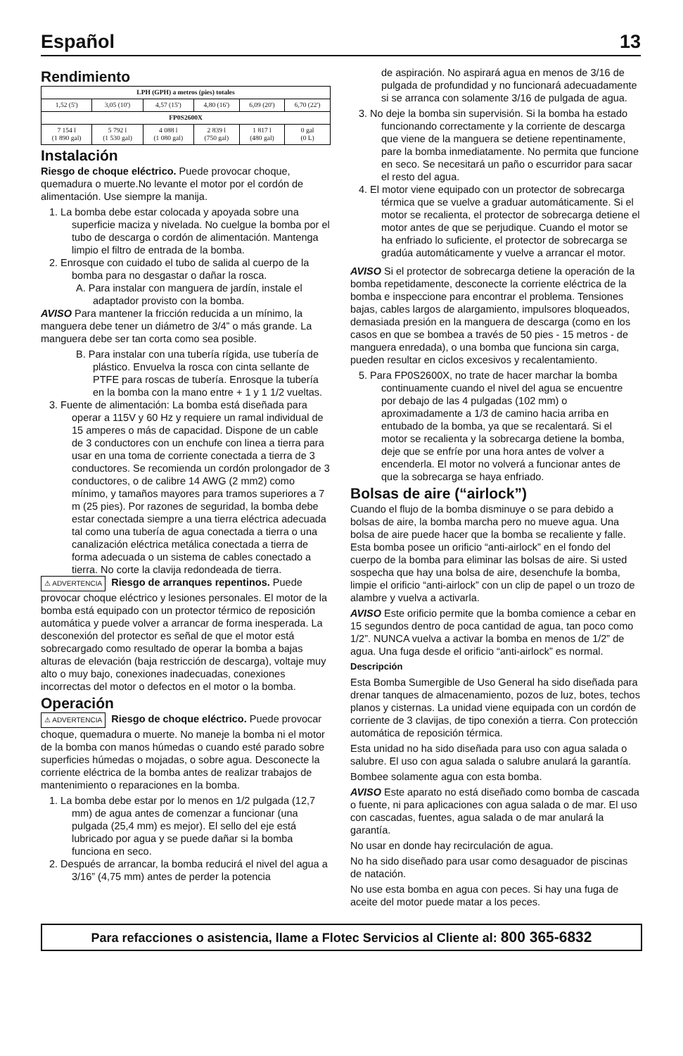Español 13
Rendimiento
| LPH (GPH) a metros (pies) totales | | | | | |
| --- | --- | --- | --- | --- | --- |
| 1,52 (5') | 3,05 (10') | 4,57 (15') | 4,80 (16') | 6,09 (20') | 6,70 (22') |
| FP0S2600X | | | | | |
| 7 154 l (1 890 gal) | 5 792 l (1 530 gal) | 4 088 l (1 080 gal) | 2 839 l (750 gal) | 1 817 l (480 gal) | 0 gal (0 L) |
Instalación
Riesgo de choque eléctrico. Puede provocar choque, quemadura o muerte.No levante el motor por el cordón de alimentación. Use siempre la manija.
1. La bomba debe estar colocada y apoyada sobre una superficie maciza y nivelada. No cuelgue la bomba por el tubo de descarga o cordón de alimentación. Mantenga limpio el filtro de entrada de la bomba.
2. Enrosque con cuidado el tubo de salida al cuerpo de la bomba para no desgastar o dañar la rosca.
A. Para instalar con manguera de jardín, instale el adaptador provisto con la bomba.
AVISO Para mantener la fricción reducida a un mínimo, la manguera debe tener un diámetro de 3/4” o más grande. La manguera debe ser tan corta como sea posible.
B. Para instalar con una tubería rígida, use tubería de plástico. Envuelva la rosca con cinta sellante de PTFE para roscas de tubería. Enrosque la tubería en la bomba con la mano entre + 1 y 1 1/2 vueltas.
3. Fuente de alimentación: La bomba está diseñada para operar a 115V y 60 Hz y requiere un ramal individual de 15 amperes o más de capacidad. Dispone de un cable de 3 conductores con un enchufe con linea a tierra para usar en una toma de corriente conectada a tierra de 3 conductores. Se recomienda un cordón prolongador de 3 conductores, o de calibre 14 AWG (2 mm2) como mínimo, y tamaños mayores para tramos superiores a 7 m (25 pies). Por razones de seguridad, la bomba debe estar conectada siempre a una tierra eléctrica adecuada tal como una tubería de agua conectada a tierra o una canalización eléctrica metálica conectada a tierra de forma adecuada o un sistema de cables conectado a tierra. No corte la clavija redondeada de tierra.
⚠ ADVERTENCIA Riesgo de arranques repentinos. Puede provocar choque eléctrico y lesiones personales. El motor de la bomba está equipado con un protector térmico de reposición automática y puede volver a arrancar de forma inesperada. La desconexión del protector es señal de que el motor está sobrecargado como resultado de operar la bomba a bajas alturas de elevación (baja restricción de descarga), voltaje muy alto o muy bajo, conexiones inadecuadas, conexiones incorrectas del motor o defectos en el motor o la bomba.
Operación
⚠ ADVERTENCIA Riesgo de choque eléctrico. Puede provocar choque, quemadura o muerte. No maneje la bomba ni el motor de la bomba con manos húmedas o cuando esté parado sobre superficies húmedas o mojadas, o sobre agua. Desconecte la corriente eléctrica de la bomba antes de realizar trabajos de mantenimiento o reparaciones en la bomba.
1. La bomba debe estar por lo menos en 1/2 pulgada (12,7 mm) de agua antes de comenzar a funcionar (una pulgada (25,4 mm) es mejor). El sello del eje está lubricado por agua y se puede dañar si la bomba funciona en seco.
2. Después de arrancar, la bomba reducirá el nivel del agua a 3/16” (4,75 mm) antes de perder la potencia
de aspiración. No aspirará agua en menos de 3/16 de pulgada de profundidad y no funcionará adecuadamente si se arranca con solamente 3/16 de pulgada de agua.
3. No deje la bomba sin supervisión. Si la bomba ha estado funcionando correctamente y la corriente de descarga que viene de la manguera se detiene repentinamente, pare la bomba inmediatamente. No permita que funcione en seco. Se necesitará un paño o escurridor para sacar el resto del agua.
4. El motor viene equipado con un protector de sobrecarga térmica que se vuelve a graduar automáticamente. Si el motor se recalienta, el protector de sobrecarga detiene el motor antes de que se perjudique. Cuando el motor se ha enfriado lo suficiente, el protector de sobrecarga se gradúa automáticamente y vuelve a arrancar el motor.
AVISO Si el protector de sobrecarga detiene la operación de la bomba repetidamente, desconecte la corriente eléctrica de la bomba e inspeccione para encontrar el problema. Tensiones bajas, cables largos de alargamiento, impulsores bloqueados, demasiada presión en la manguera de descarga (como en los casos en que se bombea a través de 50 pies - 15 metros - de manguera enredada), o una bomba que funciona sin carga, pueden resultar en ciclos excesivos y recalentamiento.
5. Para FP0S2600X, no trate de hacer marchar la bomba continuamente cuando el nivel del agua se encuentre por debajo de las 4 pulgadas (102 mm) o aproximadamente a 1/3 de camino hacia arriba en entubado de la bomba, ya que se recalentará. Si el motor se recalienta y la sobrecarga detiene la bomba, deje que se enfríe por una hora antes de volver a encenderla. El motor no volverá a funcionar antes de que la sobrecarga se haya enfriado.
Bolsas de aire (“airlock”)
Cuando el flujo de la bomba disminuye o se para debido a bolsas de aire, la bomba marcha pero no mueve agua. Una bolsa de aire puede hacer que la bomba se recaliente y falle. Esta bomba posee un orificio “anti-airlock” en el fondo del cuerpo de la bomba para eliminar las bolsas de aire. Si usted sospecha que hay una bolsa de aire, desenchufe la bomba, limpie el orificio “anti-airlock” con un clip de papel o un trozo de alambre y vuelva a activarla.
AVISO Este orificio permite que la bomba comience a cebar en 15 segundos dentro de poca cantidad de agua, tan poco como 1/2”. NUNCA vuelva a activar la bomba en menos de 1/2” de agua. Una fuga desde el orificio “anti-airlock” es normal.
Descripción
Esta Bomba Sumergible de Uso General ha sido diseñada para drenar tanques de almacenamiento, pozos de luz, botes, techos planos y cisternas. La unidad viene equipada con un cordón de corriente de 3 clavijas, de tipo conexión a tierra. Con protección automática de reposición térmica.
Esta unidad no ha sido diseñada para uso con agua salada o salubre. El uso con agua salada o salubre anulará la garantía.
Bombee solamente agua con esta bomba.
AVISO Este aparato no está diseñado como bomba de cascada o fuente, ni para aplicaciones con agua salada o de mar. El uso con cascadas, fuentes, agua salada o de mar anulará la garantía.
No usar en donde hay recirculación de agua.
No ha sido diseñado para usar como desaguador de piscinas de natación.
No use esta bomba en agua con peces. Si hay una fuga de aceite del motor puede matar a los peces.
Para refacciones o asistencia, llame a Flotec Servicios al Cliente al: 800 365-6832